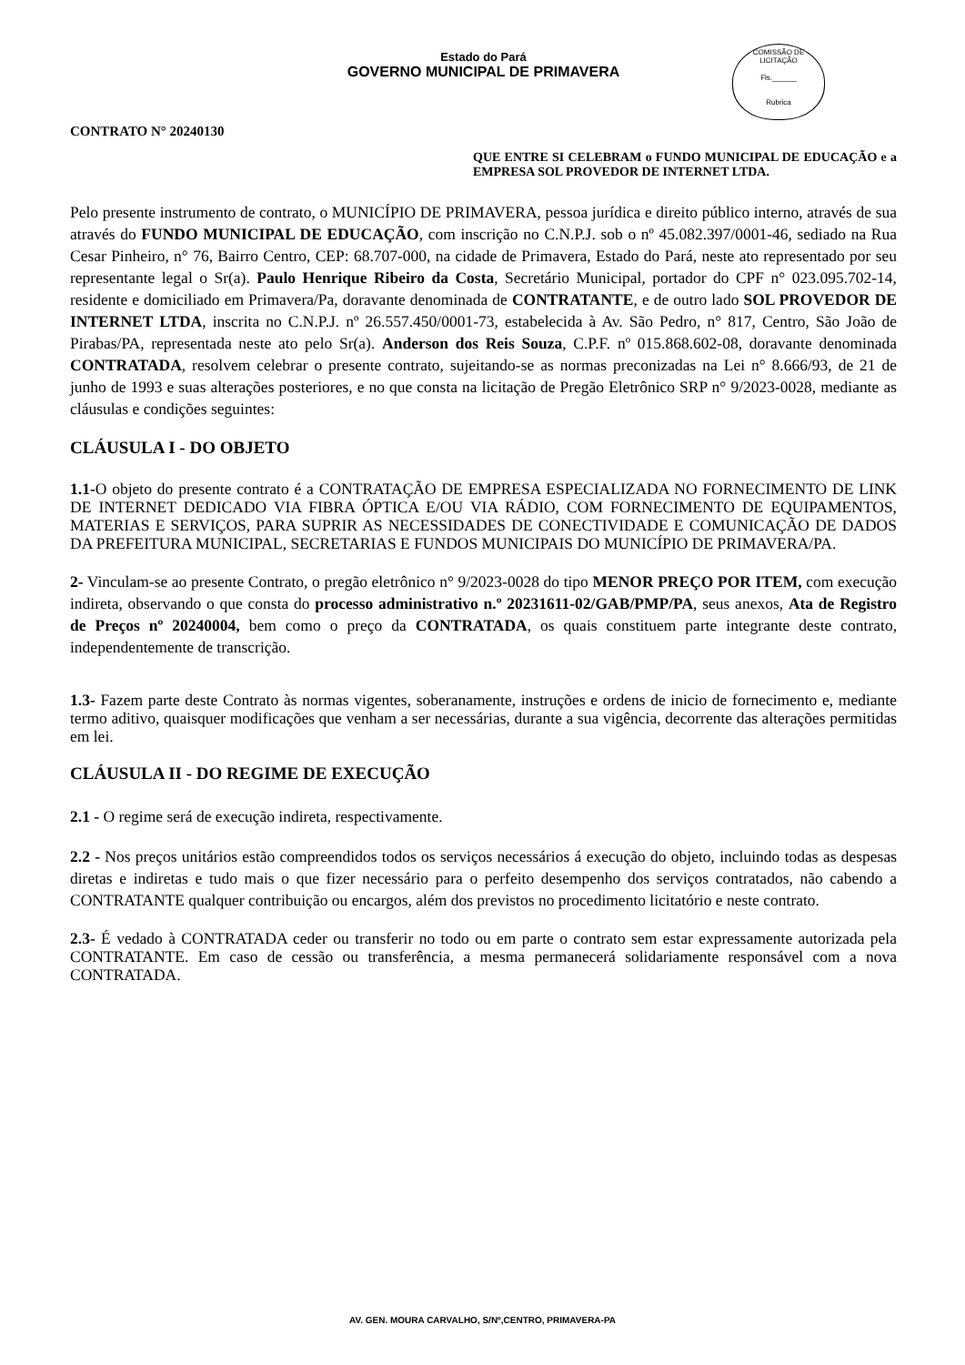Estado do Pará
GOVERNO MUNICIPAL DE PRIMAVERA
COMISSÃO DE LICITAÇÃO
Fls.______
Rubrica
CONTRATO N° 20240130
QUE ENTRE SI CELEBRAM o FUNDO MUNICIPAL DE EDUCAÇÃO e a EMPRESA SOL PROVEDOR DE INTERNET LTDA.
Pelo presente instrumento de contrato, o MUNICÍPIO DE PRIMAVERA, pessoa jurídica e direito público interno, através de sua através do FUNDO MUNICIPAL DE EDUCAÇÃO, com inscrição no C.N.P.J. sob o nº 45.082.397/0001-46, sediado na Rua Cesar Pinheiro, n° 76, Bairro Centro, CEP: 68.707-000, na cidade de Primavera, Estado do Pará, neste ato representado por seu representante legal o Sr(a). Paulo Henrique Ribeiro da Costa, Secretário Municipal, portador do CPF n° 023.095.702-14, residente e domiciliado em Primavera/Pa, doravante denominada de CONTRATANTE, e de outro lado SOL PROVEDOR DE INTERNET LTDA, inscrita no C.N.P.J. nº 26.557.450/0001-73, estabelecida à Av. São Pedro, n° 817, Centro, São João de Pirabas/PA, representada neste ato pelo Sr(a). Anderson dos Reis Souza, C.P.F. nº 015.868.602-08, doravante denominada CONTRATADA, resolvem celebrar o presente contrato, sujeitando-se as normas preconizadas na Lei n° 8.666/93, de 21 de junho de 1993 e suas alterações posteriores, e no que consta na licitação de Pregão Eletrônico SRP n° 9/2023-0028, mediante as cláusulas e condições seguintes:
CLÁUSULA I - DO OBJETO
1.1-O objeto do presente contrato é a CONTRATAÇÃO DE EMPRESA ESPECIALIZADA NO FORNECIMENTO DE LINK DE INTERNET DEDICADO VIA FIBRA ÓPTICA E/OU VIA RÁDIO, COM FORNECIMENTO DE EQUIPAMENTOS, MATERIAS E SERVIÇOS, PARA SUPRIR AS NECESSIDADES DE CONECTIVIDADE E COMUNICAÇÃO DE DADOS DA PREFEITURA MUNICIPAL, SECRETARIAS E FUNDOS MUNICIPAIS DO MUNICÍPIO DE PRIMAVERA/PA.
2- Vinculam-se ao presente Contrato, o pregão eletrônico n° 9/2023-0028 do tipo MENOR PREÇO POR ITEM, com execução indireta, observando o que consta do processo administrativo n.º 20231611-02/GAB/PMP/PA, seus anexos, Ata de Registro de Preços nº 20240004, bem como o preço da CONTRATADA, os quais constituem parte integrante deste contrato, independentemente de transcrição.
1.3- Fazem parte deste Contrato às normas vigentes, soberanamente, instruções e ordens de inicio de fornecimento e, mediante termo aditivo, quaisquer modificações que venham a ser necessárias, durante a sua vigência, decorrente das alterações permitidas em lei.
CLÁUSULA II - DO REGIME DE EXECUÇÃO
2.1 - O regime será de execução indireta, respectivamente.
2.2 - Nos preços unitários estão compreendidos todos os serviços necessários á execução do objeto, incluindo todas as despesas diretas e indiretas e tudo mais o que fizer necessário para o perfeito desempenho dos serviços contratados, não cabendo a CONTRATANTE qualquer contribuição ou encargos, além dos previstos no procedimento licitatório e neste contrato.
2.3- É vedado à CONTRATADA ceder ou transferir no todo ou em parte o contrato sem estar expressamente autorizada pela CONTRATANTE. Em caso de cessão ou transferência, a mesma permanecerá solidariamente responsável com a nova CONTRATADA.
AV. GEN. MOURA CARVALHO, S/Nº,CENTRO, PRIMAVERA-PA